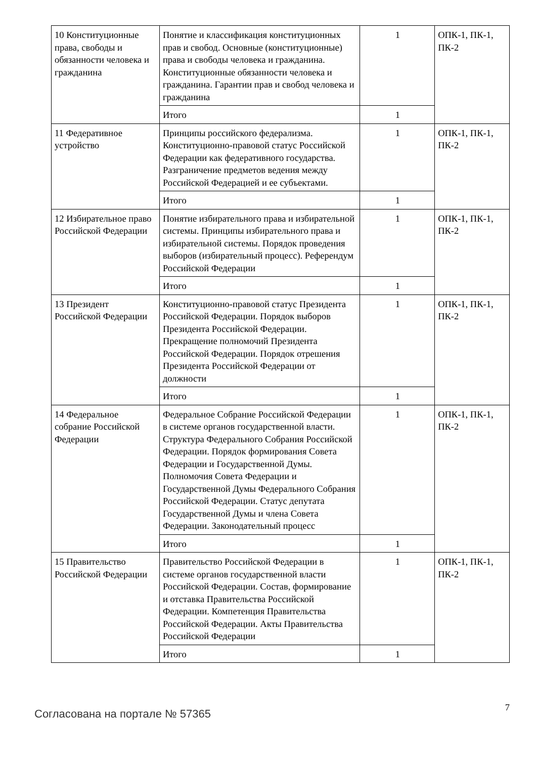| 10 Конституционные права, свободы и обязанности человека и гражданина | Понятие и классификация конституционных прав и свобод. Основные (конституционные) права и свободы человека и гражданина. Конституционные обязанности человека и гражданина. Гарантии прав и свобод человека и гражданина | 1 | ОПК-1, ПК-1, ПК-2 |
| | Итого | 1 | |
| 11 Федеративное устройство | Принципы российского федерализма. Конституционно-правовой статус Российской Федерации как федеративного государства. Разграничение предметов ведения между Российской Федерацией и ее субъектами. | 1 | ОПК-1, ПК-1, ПК-2 |
| | Итого | 1 | |
| 12 Избирательное право Российской Федерации | Понятие избирательного права и избирательной системы. Принципы избирательного права и избирательной системы. Порядок проведения выборов (избирательный процесс). Референдум Российской Федерации | 1 | ОПК-1, ПК-1, ПК-2 |
| | Итого | 1 | |
| 13 Президент Российской Федерации | Конституционно-правовой статус Президента Российской Федерации. Порядок выборов Президента Российской Федерации. Прекращение полномочий Президента Российской Федерации. Порядок отрешения Президента Российской Федерации от должности | 1 | ОПК-1, ПК-1, ПК-2 |
| | Итого | 1 | |
| 14 Федеральное собрание Российской Федерации | Федеральное Собрание Российской Федерации в системе органов государственной власти. Структура Федерального Собрания Российской Федерации. Порядок формирования Совета Федерации и Государственной Думы. Полномочия Совета Федерации и Государственной Думы Федерального Собрания Российской Федерации. Статус депутата Государственной Думы и члена Совета Федерации. Законодательный процесс | 1 | ОПК-1, ПК-1, ПК-2 |
| | Итого | 1 | |
| 15 Правительство Российской Федерации | Правительство Российской Федерации в системе органов государственной власти Российской Федерации. Состав, формирование и отставка Правительства Российской Федерации. Компетенция Правительства Российской Федерации. Акты Правительства Российской Федерации | 1 | ОПК-1, ПК-1, ПК-2 |
| | Итого | 1 | |
Согласована на портале № 57365
7